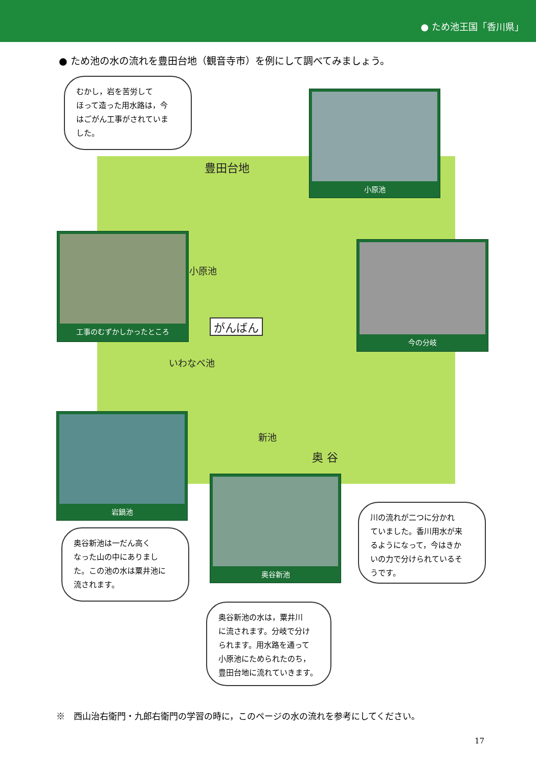● ため池王国「香川県」
● ため池の水の流れを豊田台地（観音寺市）を例にして調べてみましょう。
豊田台地
小原池
がんばん
いわなべ池
新池
奥 谷
むかし，岩を苦労して
ほって造った用水路は，今
はごがん工事がされていま
した。
小原池
工事のむずかしかったところ
今の分岐
岩鍋池
奥谷新池
川の流れが二つに分かれ
ていました。香川用水が来
るようになって，今はきか
いの力で分けられているそ
うです。
奥谷新池は一だん高く
なった山の中にありまし
た。この池の水は粟井池に
流されます。
奥谷新池の水は，粟井川
に流されます。分岐で分け
られます。用水路を通って
小原池にためられたのち，
豊田台地に流れていきます。
※　西山治右衛門・九郎右衛門の学習の時に，このページの水の流れを参考にしてください。
17